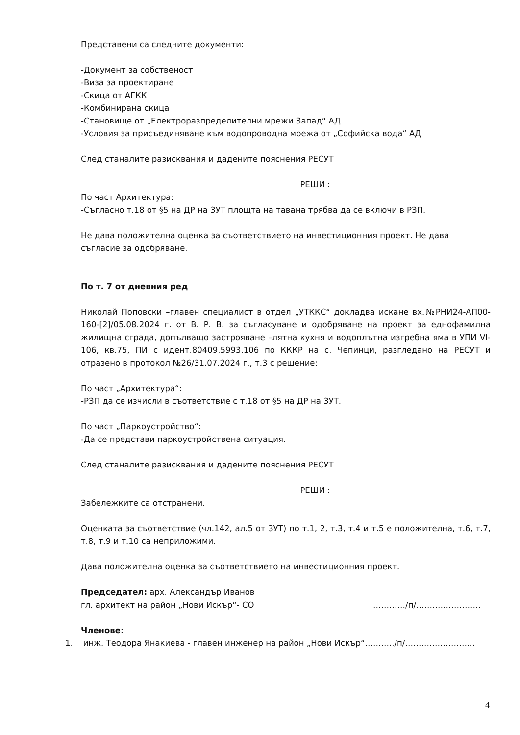Представени са следните документи:
-Документ за собственост
-Виза за проектиране
-Скица от АГКК
-Комбинирана скица
-Становище от „Електроразпределителни мрежи Запад“ АД
-Условия за присъединяване към водопроводна мрежа от „Софийска вода“ АД
След станалите разисквания и дадените пояснения РЕСУТ
РЕШИ :
По част Архитектура:
-Съгласно т.18 от §5 на ДР на ЗУТ площта на тавана трябва да се включи в РЗП.
Не дава положителна оценка за съответствието на инвестиционния проект. Не дава съгласие за одобряване.
По т. 7 от дневния ред
Николай Поповски –главен специалист в отдел „УТККС“ докладва искане вх.№РНИ24-АП00-160-[2]/05.08.2024 г. от В. Р. В. за съгласуване и одобряване на проект за еднофамилна жилищна сграда, допълващо застрояване –лятна кухня и водоплътна изгребна яма в УПИ VI-106, кв.75, ПИ с идент.80409.5993.106 по КККР на с. Чепинци, разгледано на РЕСУТ и отразено в протокол №26/31.07.2024 г., т.3 с решение:
По част „Архитектура“:
-РЗП да се изчисли в съответствие с т.18 от §5 на ДР на ЗУТ.
По част „Паркоустройство“:
-Да се представи паркоустройствена ситуация.
След станалите разисквания и дадените пояснения РЕСУТ
РЕШИ :
Забележките са отстранени.
Оценката за съответствие (чл.142, ал.5 от ЗУТ) по т.1, 2, т.3, т.4 и т.5 е положителна, т.6, т.7, т.8, т.9 и т.10 са неприложими.
Дава положителна оценка за съответствието на инвестиционния проект.
Председател: арх. Александър Иванов
гл. архитект на район „Нови Искър“- СО …………/п/……………………
Членове:
1. инж. Теодора Янакиева - главен инженер на район „Нови Искър“………../п/……………………..
4